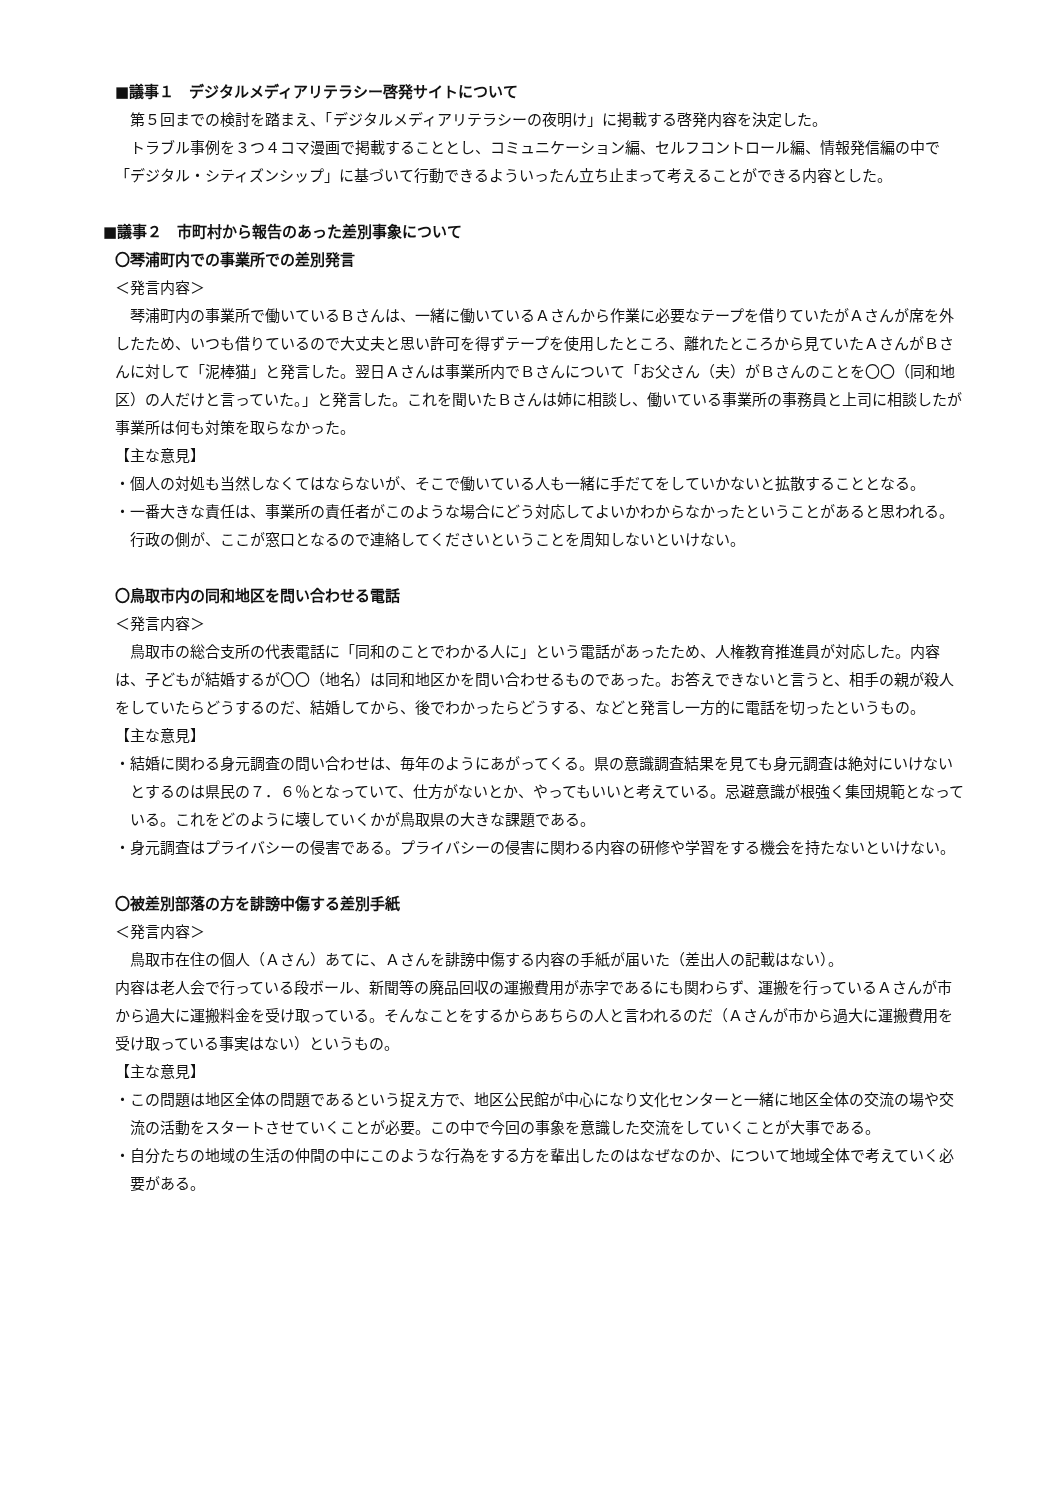■議事１　デジタルメディアリテラシー啓発サイトについて
第５回までの検討を踏まえ、「デジタルメディアリテラシーの夜明け」に掲載する啓発内容を決定した。
トラブル事例を３つ４コマ漫画で掲載することとし、コミュニケーション編、セルフコントロール編、情報発信編の中で「デジタル・シティズンシップ」に基づいて行動できるよういったん立ち止まって考えることができる内容とした。
■議事２　市町村から報告のあった差別事象について
〇琴浦町内での事業所での差別発言
＜発言内容＞
琴浦町内の事業所で働いているＢさんは、一緒に働いているＡさんから作業に必要なテープを借りていたがＡさんが席を外したため、いつも借りているので大丈夫と思い許可を得ずテープを使用したところ、離れたところから見ていたＡさんがＢさんに対して「泥棒猫」と発言した。翌日Ａさんは事業所内でＢさんについて「お父さん（夫）がＢさんのことを〇〇（同和地区）の人だけと言っていた。」と発言した。これを聞いたＢさんは姉に相談し、働いている事業所の事務員と上司に相談したが事業所は何も対策を取らなかった。
【主な意見】
・個人の対処も当然しなくてはならないが、そこで働いている人も一緒に手だてをしていかないと拡散することとなる。
・一番大きな責任は、事業所の責任者がこのような場合にどう対応してよいかわからなかったということがあると思われる。行政の側が、ここが窓口となるので連絡してくださいということを周知しないといけない。
〇鳥取市内の同和地区を問い合わせる電話
＜発言内容＞
鳥取市の総合支所の代表電話に「同和のことでわかる人に」という電話があったため、人権教育推進員が対応した。内容は、子どもが結婚するが〇〇（地名）は同和地区かを問い合わせるものであった。お答えできないと言うと、相手の親が殺人をしていたらどうするのだ、結婚してから、後でわかったらどうする、などと発言し一方的に電話を切ったというもの。
【主な意見】
・結婚に関わる身元調査の問い合わせは、毎年のようにあがってくる。県の意識調査結果を見ても身元調査は絶対にいけないとするのは県民の７．６％となっていて、仕方がないとか、やってもいいと考えている。忌避意識が根強く集団規範となっている。これをどのように壊していくかが鳥取県の大きな課題である。
・身元調査はプライバシーの侵害である。プライバシーの侵害に関わる内容の研修や学習をする機会を持たないといけない。
〇被差別部落の方を誹謗中傷する差別手紙
＜発言内容＞
鳥取市在住の個人（Ａさん）あてに、Ａさんを誹謗中傷する内容の手紙が届いた（差出人の記載はない）。
内容は老人会で行っている段ボール、新聞等の廃品回収の運搬費用が赤字であるにも関わらず、運搬を行っているＡさんが市から過大に運搬料金を受け取っている。そんなことをするからあちらの人と言われるのだ（Ａさんが市から過大に運搬費用を受け取っている事実はない）というもの。
【主な意見】
・この問題は地区全体の問題であるという捉え方で、地区公民館が中心になり文化センターと一緒に地区全体の交流の場や交流の活動をスタートさせていくことが必要。この中で今回の事象を意識した交流をしていくことが大事である。
・自分たちの地域の生活の仲間の中にこのような行為をする方を輩出したのはなぜなのか、について地域全体で考えていく必要がある。